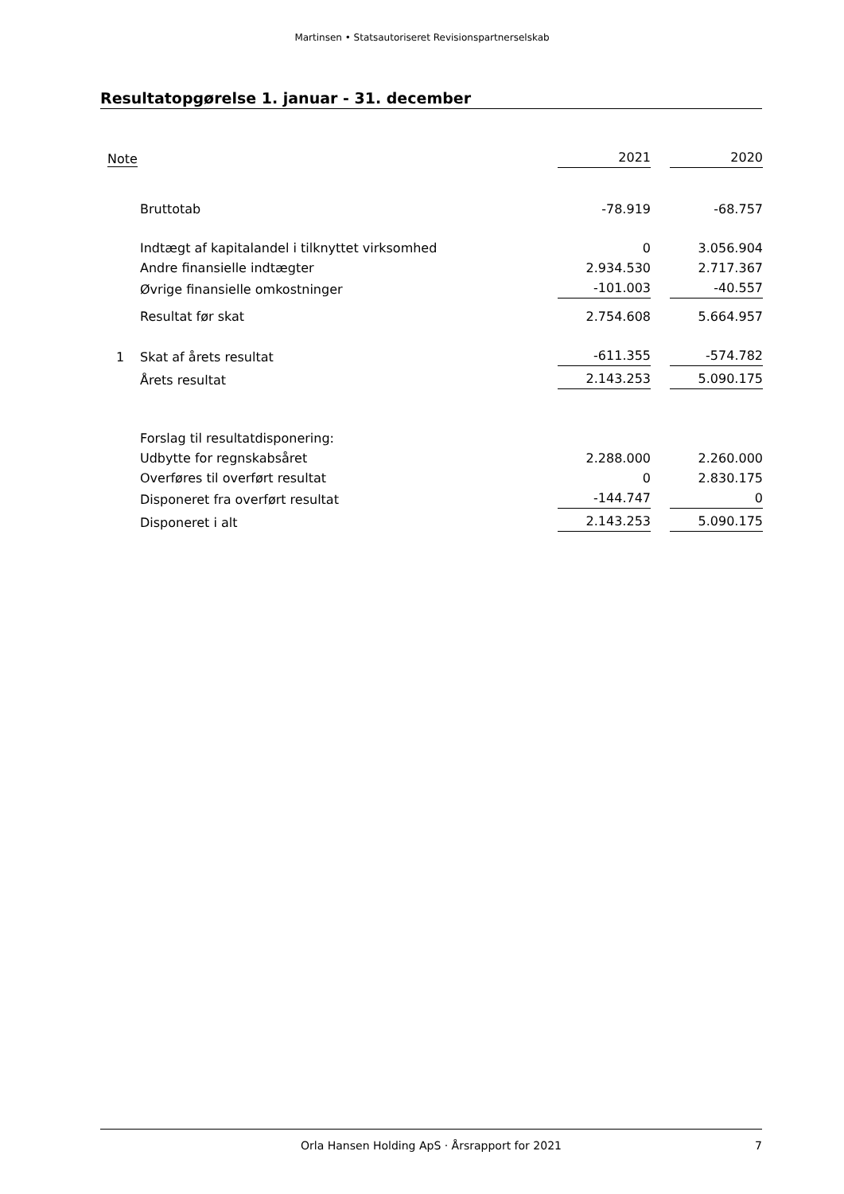Martinsen • Statsautoriseret Revisionspartnerselskab
Resultatopgørelse 1. januar - 31. december
| Note | | 2021 | | 2020 |
| --- | --- | --- | --- | --- |
| | Bruttotab | -78.919 | | -68.757 |
| | Indtægt af kapitalandel i tilknyttet virksomhed | 0 | | 3.056.904 |
| | Andre finansielle indtægter | 2.934.530 | | 2.717.367 |
| | Øvrige finansielle omkostninger | -101.003 | | -40.557 |
| | Resultat før skat | 2.754.608 | | 5.664.957 |
| 1 | Skat af årets resultat | -611.355 | | -574.782 |
| | Årets resultat | 2.143.253 | | 5.090.175 |
| | Forslag til resultatdisponering: | | | |
| | Udbytte for regnskabsåret | 2.288.000 | | 2.260.000 |
| | Overføres til overført resultat | 0 | | 2.830.175 |
| | Disponeret fra overført resultat | -144.747 | | 0 |
| | Disponeret i alt | 2.143.253 | | 5.090.175 |
Orla Hansen Holding ApS · Årsrapport for 2021 7